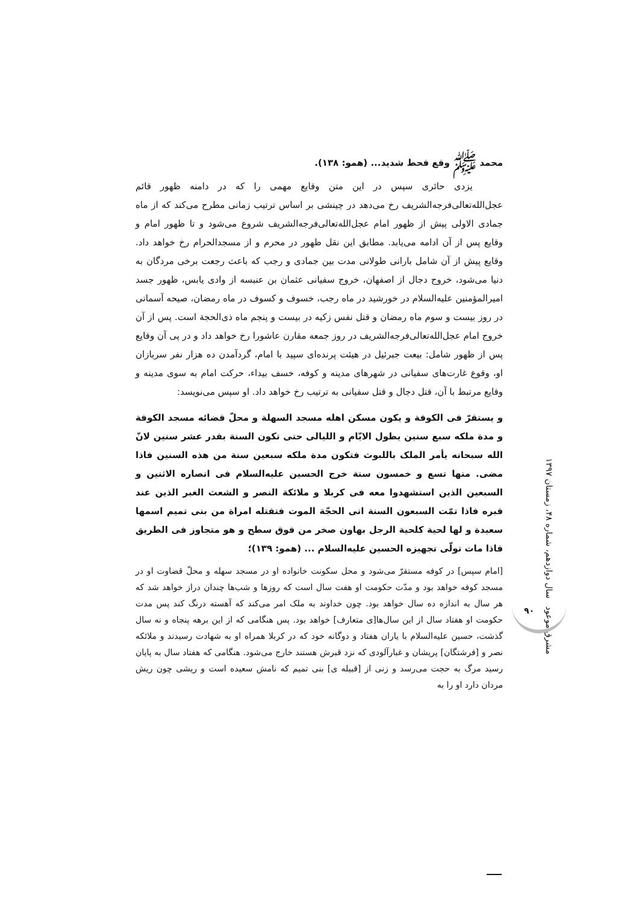محمد ﷺ وقع قحط شدید... (همو: ۱۳۸).
یزدی حائری سپس در این متن وقایع مهمی را که در دامنه ظهور قائم عجل‌الله‌تعالی‌فرجه‌الشریف رخ می‌دهد در چینشی بر اساس ترتیب زمانی مطرح می‌کند که از ماه جمادی الاولی پیش از ظهور امام عجل‌الله‌تعالی‌فرجه‌الشریف شروع می‌شود و تا ظهور امام و وقایع پس از آن ادامه می‌یابد. مطابق این نقل ظهور در محرم و از مسجدالحرام رخ خواهد داد. وقایع پیش از آن شامل بارانی طولانی مدت بین جمادی و رجب که باعث رجعت برخی مردگان به دنیا می‌شود، خروج دجال از اصفهان، خروج سفیانی عثمان بن عنبسه از وادی یابس، ظهور جسد امیرالمؤمنین علیه‌السلام در خورشید در ماه رجب، خسوف و کسوف در ماه رمضان، صیحه آسمانی در روز بیست و سوم ماه رمضان و قتل نفس زکیه در بیست و پنجم ماه ذی‌الحجة است. پس از آن خروج امام عجل‌الله‌تعالی‌فرجه‌الشریف در روز جمعه مقارن عاشورا رخ خواهد داد و در پی آن وقایع پس از ظهور شامل: بیعت جبرئیل در هیئت پرنده‌ای سپید با امام، گردآمدن ده هزار نفر سربازان او، وقوع غارت‌های سفیانی در شهرهای مدینه و کوفه، خسف بیداء، حرکت امام به سوی مدینه و وقایع مرتبط با آن، قتل دجال و قتل سفیانی به ترتیب رخ خواهد داد. او سپس می‌نویسد:
و یستقرّ فی الکوفة و یکون مسکن اهله مسجد السهلة و محلّ قضائه مسجد الکوفة و مدة ملکه سبع سنین یطول الایّام و اللیالی حتی تکون السنة بقدر عشر سنین لانّ الله سبحانه یأمر الملک باللبوث فتکون مدة ملکه سبعین سنة من هذه السنین فاذا مضی. منها تسع و خمسون سنة خرج الحسین علیه‌السلام فی انصاره الاثنین و السبعین الذین استشهدوا معه فی کربلا و ملائکة النصر و الشعث الغبر الذین عند قبره فاذا تمّت السبعون السنة اتی الحجّة الموت فتقتله امراة من بنی تمیم اسمها سعیدة و لها لحیة کلحیة الرجل بهاون صخر من فوق سطح و هو متجاوز فی الطریق فاذا مات تولّی تجهیزه الحسین علیه‌السلام ... (همو: ۱۳۹)؛
[امام سپس] در کوفه مستقرّ می‌شود و محل سکونت خانواده او در مسجد سهله و محلّ قضاوت او در مسجد کوفه خواهد بود و مدّت حکومت او هفت سال است که روزها و شب‌ها چندان دراز خواهد شد که هر سال به اندازه ده سال خواهد بود. چون خداوند به ملک امر می‌کند که آهسته درنگ کند پس مدت حکومت او هفتاد سال از این سال‌ها[ی متعارف] خواهد بود. پس هنگامی که از این برهه پنجاه و نه سال گذشت، حسین علیه‌السلام با یاران هفتاد و دوگانه خود که در کربلا همراه او به شهادت رسیدند و ملائکه نصر و [فرشتگان] پریشان و غبارآلودی که نزد قبرش هستند خارج می‌شود. هنگامی که هفتاد سال به پایان رسید مرگ به حجت می‌رسد و زنی از [قبیله ی] بنی تمیم که نامش سعیده است و ریشی چون ریش مردان دارد او را به
مشرق موعود سال دوازدهم، شماره ۴۸، زمستان ۱۳۹۷
۹۰